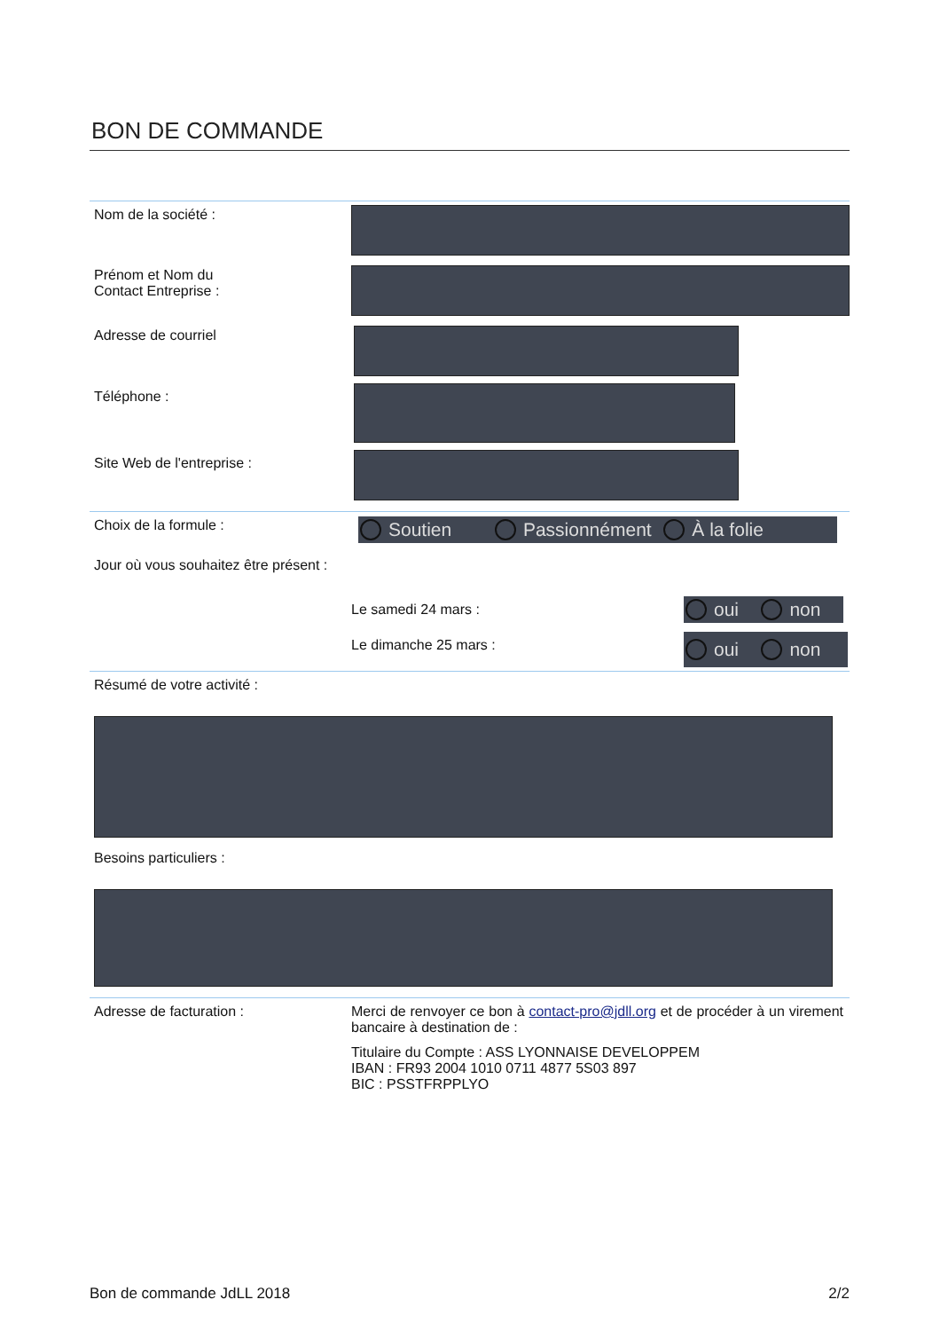BON DE COMMANDE
Nom de la société :
Prénom et Nom du
Contact Entreprise :
Adresse de courriel
Téléphone :
Site Web de l'entreprise :
Choix de la formule :
Soutien Passionnément À la folie
Jour où vous souhaitez être présent :
Le samedi 24 mars :
oui non
Le dimanche 25 mars :
oui non
Résumé de votre activité :
Besoins particuliers :
Adresse de facturation : Merci de renvoyer ce bon à contact-pro@jdll.org et de procéder à un virement bancaire à destination de :
Titulaire du Compte : ASS LYONNAISE DEVELOPPEM
IBAN : FR93 2004 1010 0711 4877 5S03 897
BIC : PSSTFRPPLYO
Bon de commande JdLL 2018 2/2